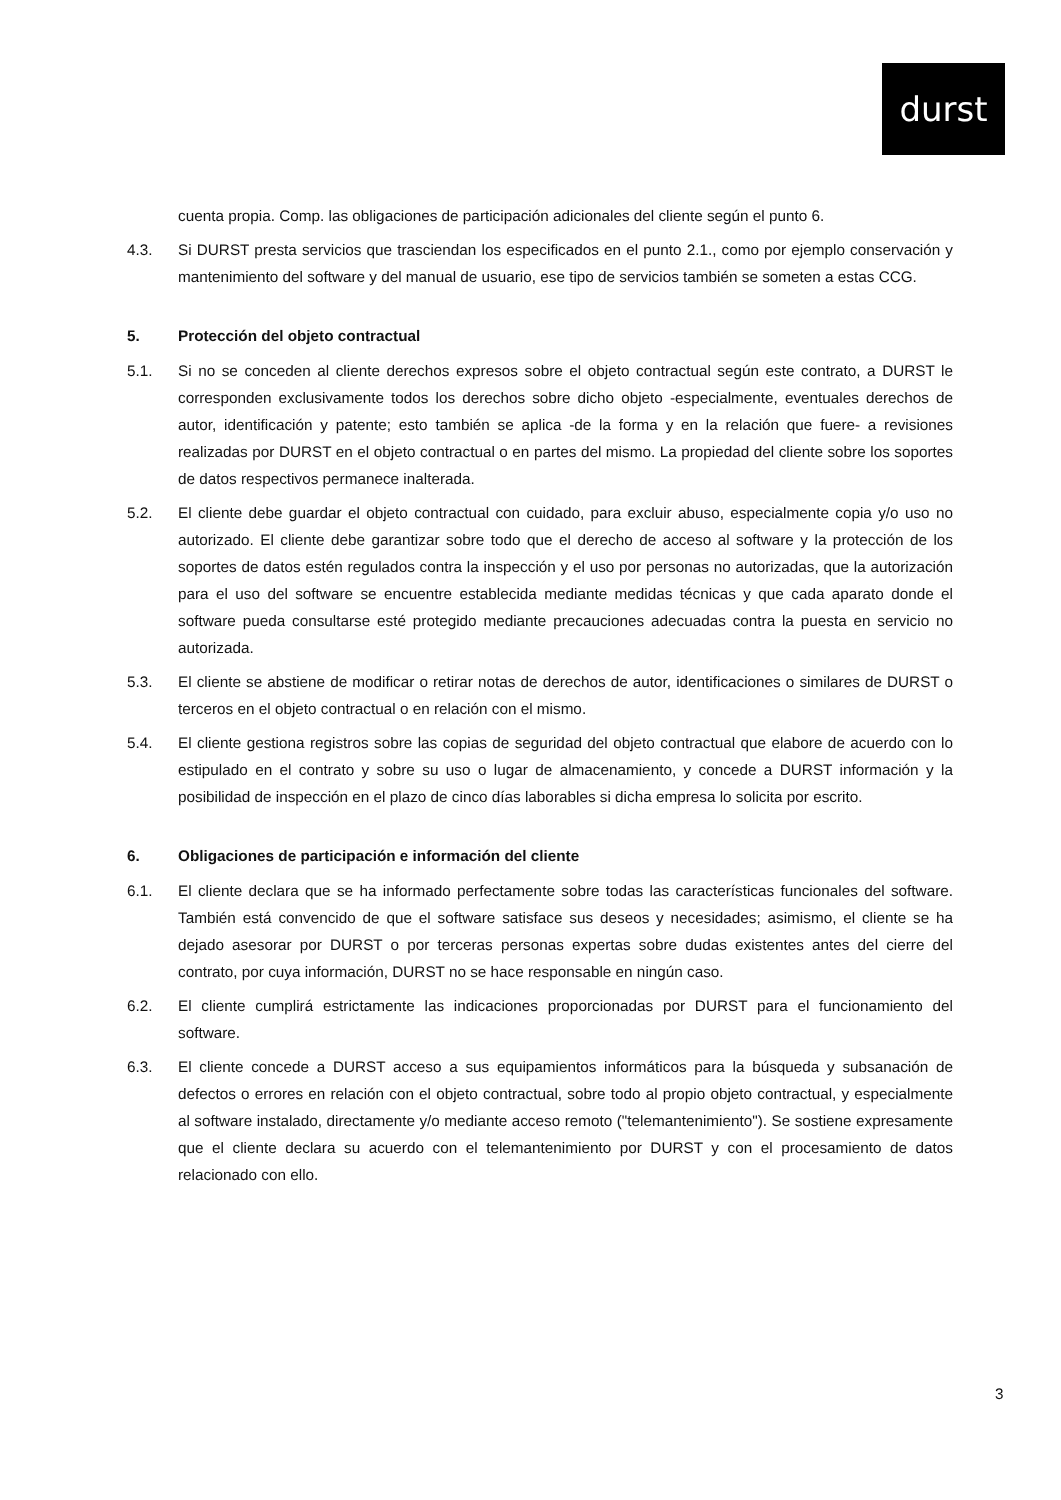durst
cuenta propia. Comp. las obligaciones de participación adicionales del cliente según el punto 6.
4.3. Si DURST presta servicios que trasciendan los especificados en el punto 2.1., como por ejemplo conservación y mantenimiento del software y del manual de usuario, ese tipo de servicios también se someten a estas CCG.
5. Protección del objeto contractual
5.1. Si no se conceden al cliente derechos expresos sobre el objeto contractual según este contrato, a DURST le corresponden exclusivamente todos los derechos sobre dicho objeto -especialmente, eventuales derechos de autor, identificación y patente; esto también se aplica -de la forma y en la relación que fuere- a revisiones realizadas por DURST en el objeto contractual o en partes del mismo. La propiedad del cliente sobre los soportes de datos respectivos permanece inalterada.
5.2. El cliente debe guardar el objeto contractual con cuidado, para excluir abuso, especialmente copia y/o uso no autorizado. El cliente debe garantizar sobre todo que el derecho de acceso al software y la protección de los soportes de datos estén regulados contra la inspección y el uso por personas no autorizadas, que la autorización para el uso del software se encuentre establecida mediante medidas técnicas y que cada aparato donde el software pueda consultarse esté protegido mediante precauciones adecuadas contra la puesta en servicio no autorizada.
5.3. El cliente se abstiene de modificar o retirar notas de derechos de autor, identificaciones o similares de DURST o terceros en el objeto contractual o en relación con el mismo.
5.4. El cliente gestiona registros sobre las copias de seguridad del objeto contractual que elabore de acuerdo con lo estipulado en el contrato y sobre su uso o lugar de almacenamiento, y concede a DURST información y la posibilidad de inspección en el plazo de cinco días laborables si dicha empresa lo solicita por escrito.
6. Obligaciones de participación e información del cliente
6.1. El cliente declara que se ha informado perfectamente sobre todas las características funcionales del software. También está convencido de que el software satisface sus deseos y necesidades; asimismo, el cliente se ha dejado asesorar por DURST o por terceras personas expertas sobre dudas existentes antes del cierre del contrato, por cuya información, DURST no se hace responsable en ningún caso.
6.2. El cliente cumplirá estrictamente las indicaciones proporcionadas por DURST para el funcionamiento del software.
6.3. El cliente concede a DURST acceso a sus equipamientos informáticos para la búsqueda y subsanación de defectos o errores en relación con el objeto contractual, sobre todo al propio objeto contractual, y especialmente al software instalado, directamente y/o mediante acceso remoto ("telemantenimiento"). Se sostiene expresamente que el cliente declara su acuerdo con el telemantenimiento por DURST y con el procesamiento de datos relacionado con ello.
3